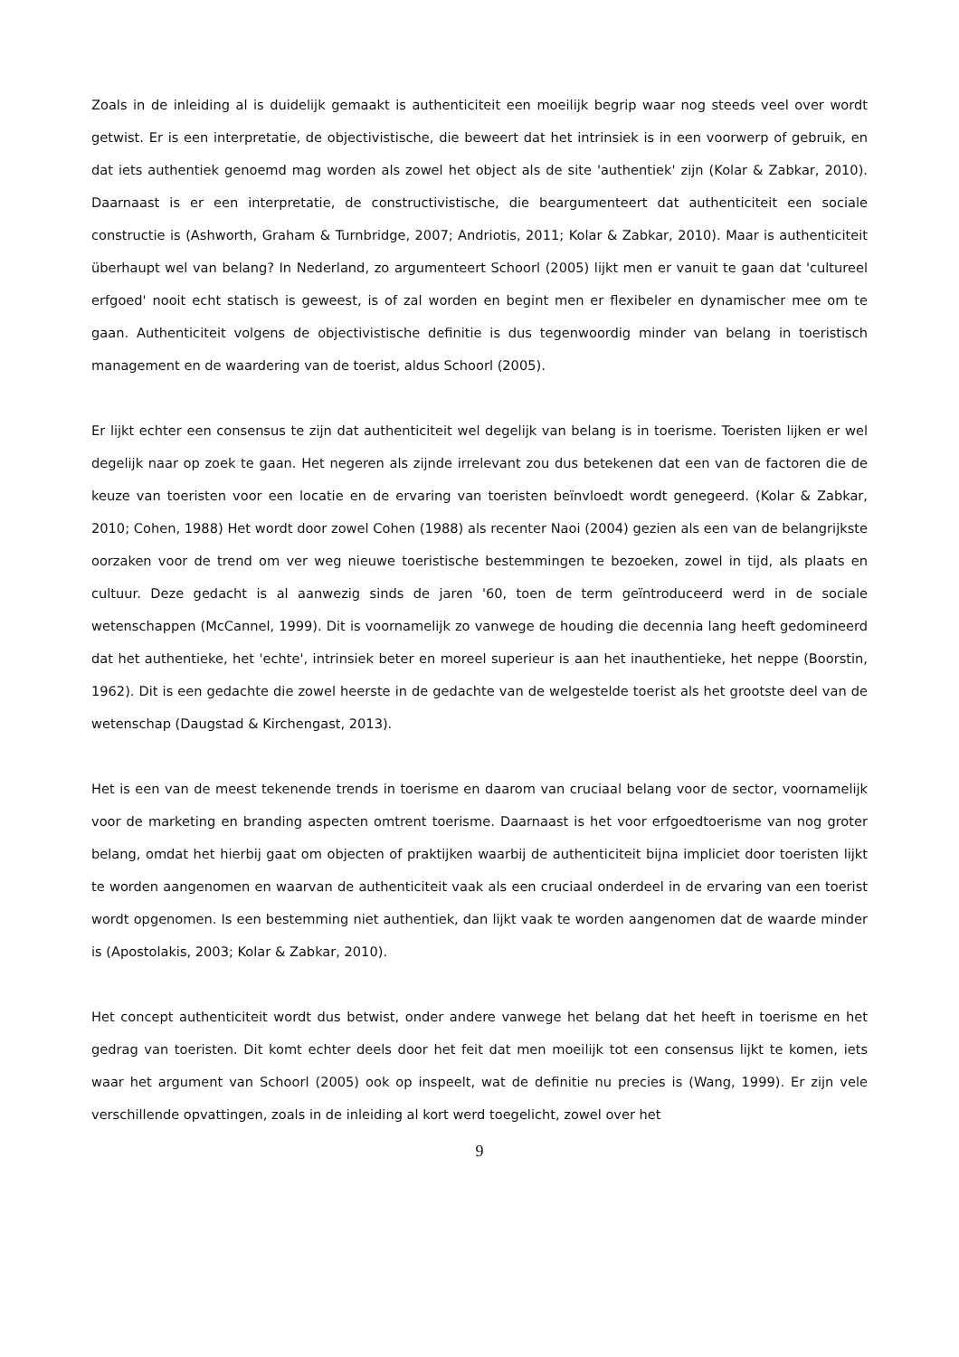Zoals in de inleiding al is duidelijk gemaakt is authenticiteit een moeilijk begrip waar nog steeds veel over wordt getwist. Er is een interpretatie, de objectivistische, die beweert dat het intrinsiek is in een voorwerp of gebruik, en dat iets authentiek genoemd mag worden als zowel het object als de site 'authentiek' zijn (Kolar & Zabkar, 2010). Daarnaast is er een interpretatie, de constructivistische, die beargumenteert dat authenticiteit een sociale constructie is (Ashworth, Graham & Turnbridge, 2007; Andriotis, 2011; Kolar & Zabkar, 2010). Maar is authenticiteit überhaupt wel van belang? In Nederland, zo argumenteert Schoorl (2005) lijkt men er vanuit te gaan dat 'cultureel erfgoed' nooit echt statisch is geweest, is of zal worden en begint men er flexibeler en dynamischer mee om te gaan. Authenticiteit volgens de objectivistische definitie is dus tegenwoordig minder van belang in toeristisch management en de waardering van de toerist, aldus Schoorl (2005).
Er lijkt echter een consensus te zijn dat authenticiteit wel degelijk van belang is in toerisme. Toeristen lijken er wel degelijk naar op zoek te gaan. Het negeren als zijnde irrelevant zou dus betekenen dat een van de factoren die de keuze van toeristen voor een locatie en de ervaring van toeristen beïnvloedt wordt genegeerd. (Kolar & Zabkar, 2010; Cohen, 1988) Het wordt door zowel Cohen (1988) als recenter Naoi (2004) gezien als een van de belangrijkste oorzaken voor de trend om ver weg nieuwe toeristische bestemmingen te bezoeken, zowel in tijd, als plaats en cultuur. Deze gedacht is al aanwezig sinds de jaren '60, toen de term geïntroduceerd werd in de sociale wetenschappen (McCannel, 1999). Dit is voornamelijk zo vanwege de houding die decennia lang heeft gedomineerd dat het authentieke, het 'echte', intrinsiek beter en moreel superieur is aan het inauthentieke, het neppe (Boorstin, 1962). Dit is een gedachte die zowel heerste in de gedachte van de welgestelde toerist als het grootste deel van de wetenschap (Daugstad & Kirchengast, 2013).
Het is een van de meest tekenende trends in toerisme en daarom van cruciaal belang voor de sector, voornamelijk voor de marketing en branding aspecten omtrent toerisme. Daarnaast is het voor erfgoedtoerisme van nog groter belang, omdat het hierbij gaat om objecten of praktijken waarbij de authenticiteit bijna impliciet door toeristen lijkt te worden aangenomen en waarvan de authenticiteit vaak als een cruciaal onderdeel in de ervaring van een toerist wordt opgenomen. Is een bestemming niet authentiek, dan lijkt vaak te worden aangenomen dat de waarde minder is (Apostolakis, 2003; Kolar & Zabkar, 2010).
Het concept authenticiteit wordt dus betwist, onder andere vanwege het belang dat het heeft in toerisme en het gedrag van toeristen. Dit komt echter deels door het feit dat men moeilijk tot een consensus lijkt te komen, iets waar het argument van Schoorl (2005) ook op inspeelt, wat de definitie nu precies is (Wang, 1999). Er zijn vele verschillende opvattingen, zoals in de inleiding al kort werd toegelicht, zowel over het
9